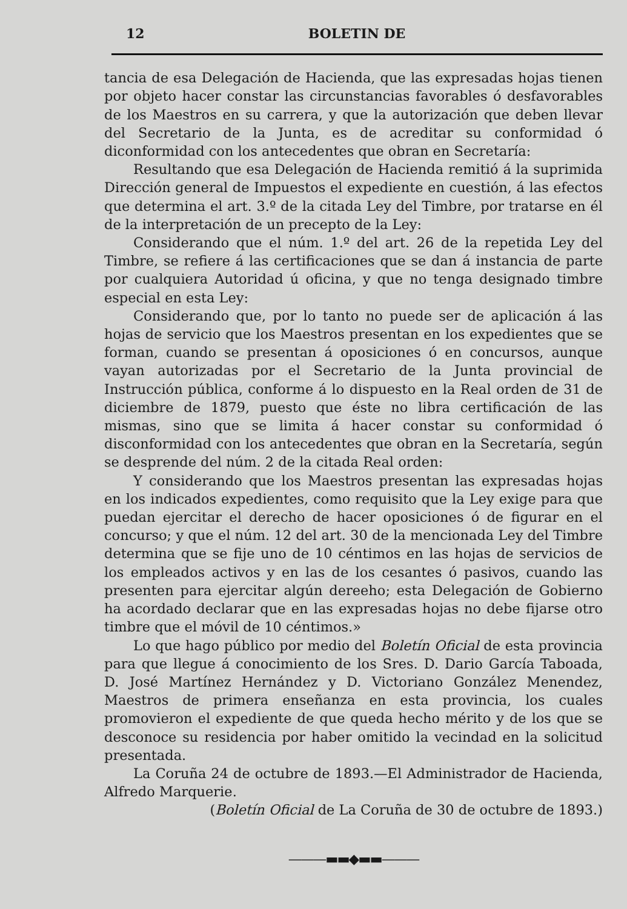12 BOLETIN DE
tancia de esa Delegación de Hacienda, que las expresadas hojas tienen por objeto hacer constar las circunstancias favorables ó desfavorables de los Maestros en su carrera, y que la autorización que deben llevar del Secretario de la Junta, es de acreditar su conformidad ó diconformidad con los antecedentes que obran en Secretaría:
Resultando que esa Delegación de Hacienda remitió á la suprimida Dirección general de Impuestos el expediente en cuestión, á las efectos que determina el art. 3.º de la citada Ley del Timbre, por tratarse en él de la interpretación de un precepto de la Ley:
Considerando que el núm. 1.º del art. 26 de la repetida Ley del Timbre, se refiere á las certificaciones que se dan á instancia de parte por cualquiera Autoridad ú oficina, y que no tenga designado timbre especial en esta Ley:
Considerando que, por lo tanto no puede ser de aplicación á las hojas de servicio que los Maestros presentan en los expedientes que se forman, cuando se presentan á oposiciones ó en concursos, aunque vayan autorizadas por el Secretario de la Junta provincial de Instrucción pública, conforme á lo dispuesto en la Real orden de 31 de diciembre de 1879, puesto que éste no libra certificación de las mismas, sino que se limita á hacer constar su conformidad ó disconformidad con los antecedentes que obran en la Secretaría, según se desprende del núm. 2 de la citada Real orden:
Y considerando que los Maestros presentan las expresadas hojas en los indicados expedientes, como requisito que la Ley exige para que puedan ejercitar el derecho de hacer oposiciones ó de figurar en el concurso; y que el núm. 12 del art. 30 de la mencionada Ley del Timbre determina que se fije uno de 10 céntimos en las hojas de servicios de los empleados activos y en las de los cesantes ó pasivos, cuando las presenten para ejercitar algún dereeho; esta Delegación de Gobierno ha acordado declarar que en las expresadas hojas no debe fijarse otro timbre que el móvil de 10 céntimos.»
Lo que hago público por medio del Boletín Oficial de esta provincia para que llegue á conocimiento de los Sres. D. Dario García Taboada, D. José Martínez Hernández y D. Victoriano González Menendez, Maestros de primera enseñanza en esta provincia, los cuales promovieron el expediente de que queda hecho mérito y de los que se desconoce su residencia por haber omitido la vecindad en la solicitud presentada.
La Coruña 24 de octubre de 1893.—El Administrador de Hacienda, Alfredo Marquerie.
(Boletín Oficial de La Coruña de 30 de octubre de 1893.)
———▬▬◆▬▬———